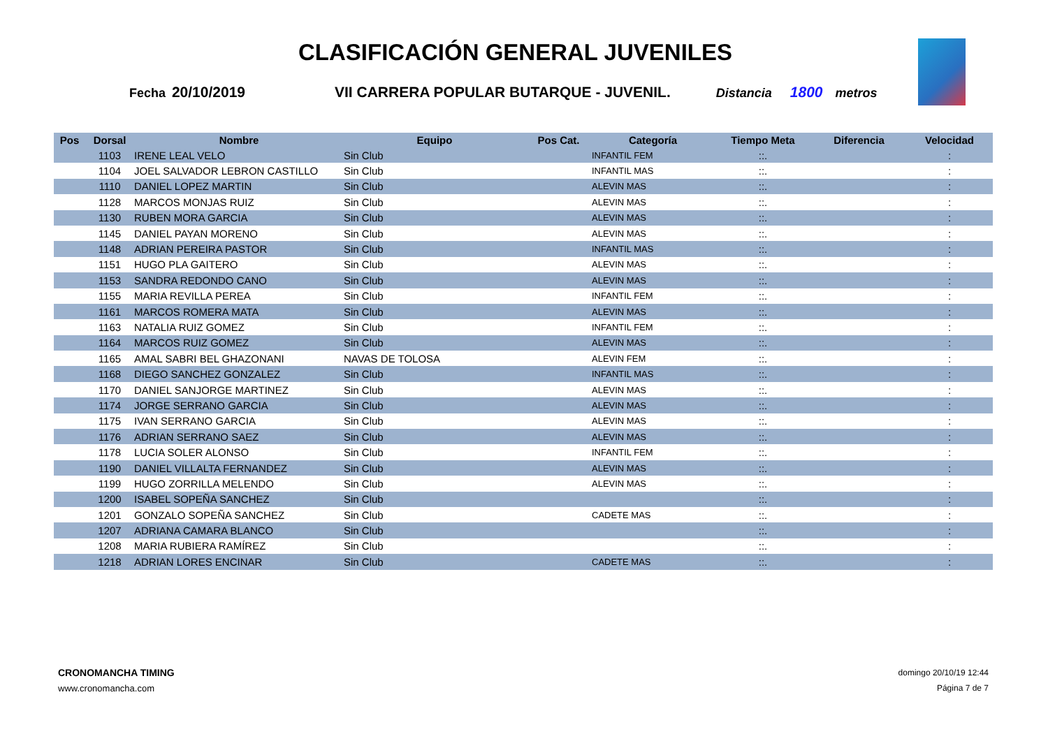CLASIFICACIÓN GENERAL JUVENILES
Fecha 20/10/2019 VII CARRERA POPULAR BUTARQUE - JUVENIL. Distancia 1800 metros
| Pos | Dorsal | Nombre | Equipo | Pos Cat. | Categoría | Tiempo Meta | Diferencia | Velocidad |
| --- | --- | --- | --- | --- | --- | --- | --- | --- |
| | 1103 | IRENE LEAL VELO | Sin Club | | INFANTIL FEM | ::. | | : |
| | 1104 | JOEL SALVADOR LEBRON CASTILLO | Sin Club | | INFANTIL MAS | ::. | | : |
| | 1110 | DANIEL LOPEZ MARTIN | Sin Club | | ALEVIN MAS | ::. | | : |
| | 1128 | MARCOS MONJAS RUIZ | Sin Club | | ALEVIN MAS | ::. | | : |
| | 1130 | RUBEN MORA GARCIA | Sin Club | | ALEVIN MAS | ::. | | : |
| | 1145 | DANIEL PAYAN MORENO | Sin Club | | ALEVIN MAS | ::. | | : |
| | 1148 | ADRIAN PEREIRA PASTOR | Sin Club | | INFANTIL MAS | ::. | | : |
| | 1151 | HUGO PLA GAITERO | Sin Club | | ALEVIN MAS | ::. | | : |
| | 1153 | SANDRA REDONDO CANO | Sin Club | | ALEVIN MAS | ::. | | : |
| | 1155 | MARIA REVILLA PEREA | Sin Club | | INFANTIL FEM | ::. | | : |
| | 1161 | MARCOS ROMERA MATA | Sin Club | | ALEVIN MAS | ::. | | : |
| | 1163 | NATALIA RUIZ GOMEZ | Sin Club | | INFANTIL FEM | ::. | | : |
| | 1164 | MARCOS RUIZ GOMEZ | Sin Club | | ALEVIN MAS | ::. | | : |
| | 1165 | AMAL SABRI BEL GHAZONANI | NAVAS DE TOLOSA | | ALEVIN FEM | ::. | | : |
| | 1168 | DIEGO SANCHEZ GONZALEZ | Sin Club | | INFANTIL MAS | ::. | | : |
| | 1170 | DANIEL SANJORGE MARTINEZ | Sin Club | | ALEVIN MAS | ::. | | : |
| | 1174 | JORGE SERRANO GARCIA | Sin Club | | ALEVIN MAS | ::. | | : |
| | 1175 | IVAN SERRANO GARCIA | Sin Club | | ALEVIN MAS | ::. | | : |
| | 1176 | ADRIAN SERRANO SAEZ | Sin Club | | ALEVIN MAS | ::. | | : |
| | 1178 | LUCIA SOLER ALONSO | Sin Club | | INFANTIL FEM | ::. | | : |
| | 1190 | DANIEL VILLALTA FERNANDEZ | Sin Club | | ALEVIN MAS | ::. | | : |
| | 1199 | HUGO ZORRILLA MELENDO | Sin Club | | ALEVIN MAS | ::. | | : |
| | 1200 | ISABEL SOPEÑA SANCHEZ | Sin Club | | | ::. | | : |
| | 1201 | GONZALO SOPEÑA SANCHEZ | Sin Club | | CADETE MAS | ::. | | : |
| | 1207 | ADRIANA CAMARA BLANCO | Sin Club | | | ::. | | : |
| | 1208 | MARIA RUBIERA RAMÍREZ | Sin Club | | | ::. | | : |
| | 1218 | ADRIAN LORES ENCINAR | Sin Club | | CADETE MAS | ::. | | : |
CRONOMANCHA TIMING
www.cronomancha.com
domingo 20/10/19 12:44
Página 7 de 7